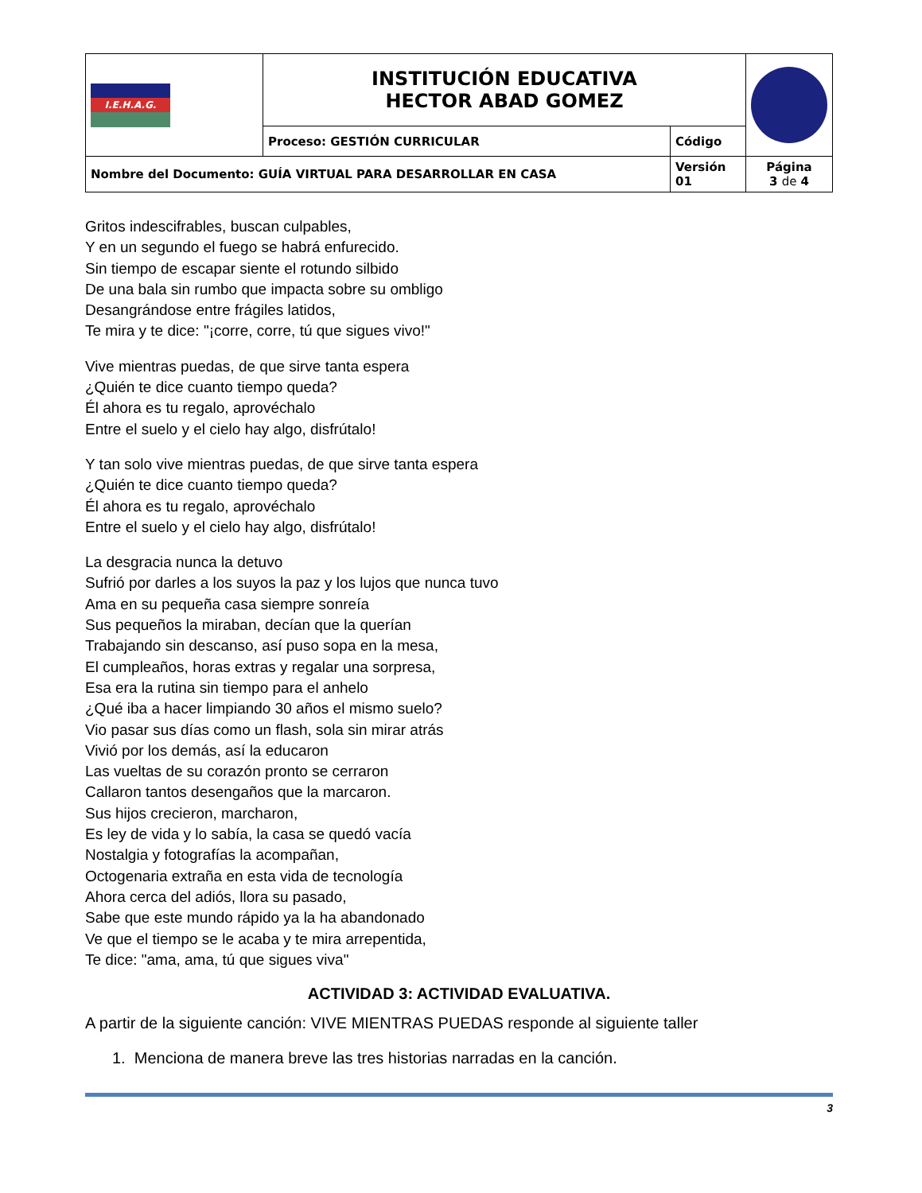| I.E.H.A.G. | INSTITUCIÓN EDUCATIVA HECTOR ABAD GOMEZ | | |
| | Proceso: GESTIÓN CURRICULAR | Código | |
| Nombre del Documento: GUÍA VIRTUAL PARA DESARROLLAR EN CASA | | Versión 01 | Página 3 de 4 |
Gritos indescifrables, buscan culpables,
Y en un segundo el fuego se habrá enfurecido.
Sin tiempo de escapar siente el rotundo silbido
De una bala sin rumbo que impacta sobre su ombligo
Desangrándose entre frágiles latidos,
Te mira y te dice: "¡corre, corre, tú que sigues vivo!"
Vive mientras puedas, de que sirve tanta espera
¿Quién te dice cuanto tiempo queda?
Él ahora es tu regalo, aprovéchalo
Entre el suelo y el cielo hay algo, disfrútalo!
Y tan solo vive mientras puedas, de que sirve tanta espera
¿Quién te dice cuanto tiempo queda?
Él ahora es tu regalo, aprovéchalo
Entre el suelo y el cielo hay algo, disfrútalo!
La desgracia nunca la detuvo
Sufrió por darles a los suyos la paz y los lujos que nunca tuvo
Ama en su pequeña casa siempre sonreía
Sus pequeños la miraban, decían que la querían
Trabajando sin descanso, así puso sopa en la mesa,
El cumpleaños, horas extras y regalar una sorpresa,
Esa era la rutina sin tiempo para el anhelo
¿Qué iba a hacer limpiando 30 años el mismo suelo?
Vio pasar sus días como un flash, sola sin mirar atrás
Vivió por los demás, así la educaron
Las vueltas de su corazón pronto se cerraron
Callaron tantos desengaños que la marcaron.
Sus hijos crecieron, marcharon,
Es ley de vida y lo sabía, la casa se quedó vacía
Nostalgia y fotografías la acompañan,
Octogenaria extraña en esta vida de tecnología
Ahora cerca del adiós, llora su pasado,
Sabe que este mundo rápido ya la ha abandonado
Ve que el tiempo se le acaba y te mira arrepentida,
Te dice: "ama, ama, tú que sigues viva"
ACTIVIDAD 3: ACTIVIDAD EVALUATIVA.
A partir de la siguiente canción: VIVE MIENTRAS PUEDAS responde al siguiente taller
1. Menciona de manera breve las tres historias narradas en la canción.
3